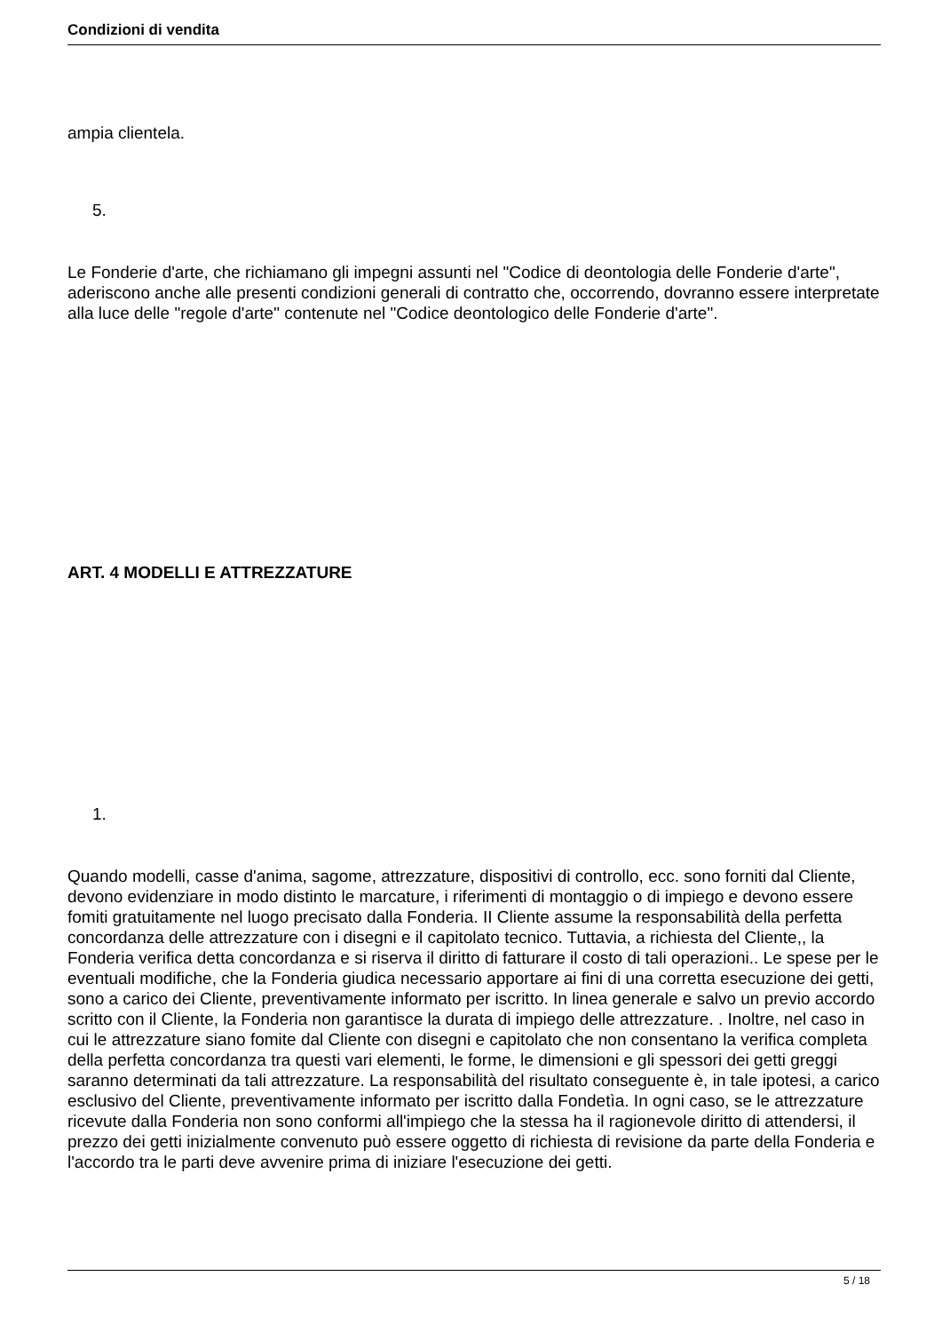Condizioni di vendita
ampia clientela.
5.
Le Fonderie d'arte, che richiamano gli impegni assunti nel "Codice di deontologia delle Fonderie d'arte", aderiscono anche alle presenti condizioni generali di contratto che, occorrendo, dovranno essere interpretate alla luce delle "regole d'arte" contenute nel "Codice deontologico delle Fonderie d'arte".
ART. 4 MODELLI E ATTREZZATURE
1.
Quando modelli, casse d'anima, sagome, attrezzature, dispositivi di controllo, ecc. sono forniti dal Cliente, devono evidenziare in modo distinto le marcature, i riferimenti di montaggio o di impiego e devono essere fomiti gratuitamente nel luogo precisato dalla Fonderia. II Cliente assume la responsabilità della perfetta concordanza delle attrezzature con i disegni e il capitolato tecnico. Tuttavia, a richiesta del Cliente,, la Fonderia verifica detta concordanza e si riserva il diritto di fatturare il costo di tali operazioni.. Le spese per le eventuali modifiche, che la Fonderia giudica necessario apportare ai fini di una corretta esecuzione dei getti, sono a carico dei Cliente, preventivamente informato per iscritto. In linea generale e salvo un previo accordo scritto con il Cliente, la Fonderia non garantisce la durata di impiego delle attrezzature. . Inoltre, nel caso in cui le attrezzature siano fomite dal Cliente con disegni e capitolato che non consentano la verifica completa della perfetta concordanza tra questi vari elementi, le forme, le dimensioni e gli spessori dei getti greggi saranno determinati da tali attrezzature. La responsabilità del risultato conseguente è, in tale ipotesi, a carico esclusivo del Cliente, preventivamente informato per iscritto dalla Fondetìa. In ogni caso, se le attrezzature ricevute dalla Fonderia non sono conformi all'impiego che la stessa ha il ragionevole diritto di attendersi, il prezzo dei getti inizialmente convenuto può essere oggetto di richiesta di revisione da parte della Fonderia e l'accordo tra le parti deve avvenire prima di iniziare l'esecuzione dei getti.
5 / 18